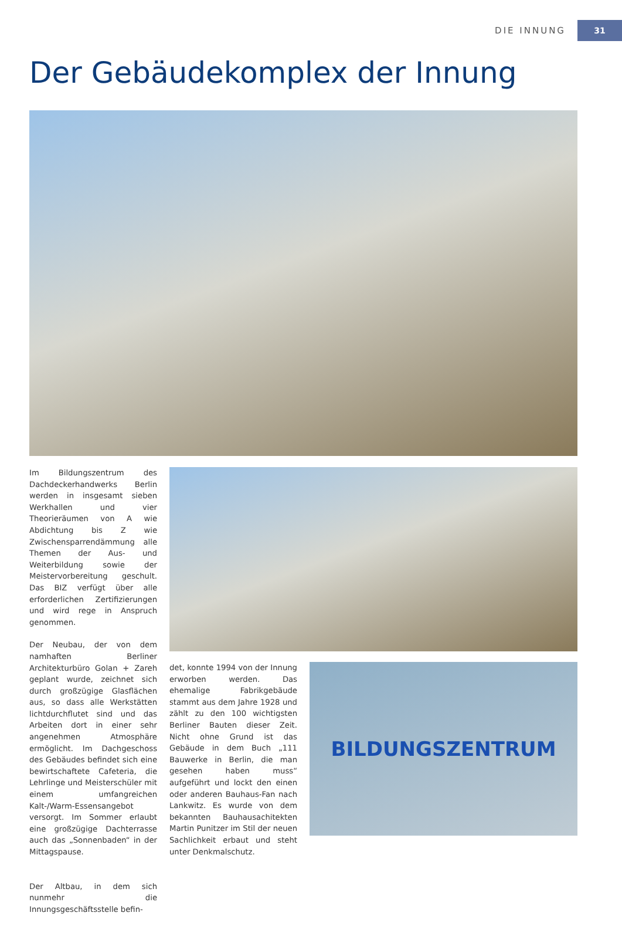DIE INNUNG 31
Der Gebäudekomplex der Innung
BILDUNGSZENTRUM
Im Bildungszentrum des Dachdeckerhandwerks Berlin werden in insgesamt sieben Werkhallen und vier Theorieräumen von A wie Abdichtung bis Z wie Zwischensparrendämmung alle Themen der Aus- und Weiterbildung sowie der Meistervorbereitung geschult. Das BIZ verfügt über alle erforderlichen Zertifizierungen und wird rege in Anspruch genommen.
Der Neubau, der von dem namhaften Berliner Architekturbüro Golan + Zareh geplant wurde, zeichnet sich durch großzügige Glasflächen aus, so dass alle Werkstätten lichtdurchflutet sind und das Arbeiten dort in einer sehr angenehmen Atmosphäre ermöglicht. Im Dachgeschoss des Gebäudes befindet sich eine bewirtschaftete Cafeteria, die Lehrlinge und Meisterschüler mit einem umfangreichen Kalt-/Warm-Essensangebot versorgt. Im Sommer erlaubt eine großzügige Dachterrasse auch das „Sonnenbaden“ in der Mittagspause.
Der Altbau, in dem sich nunmehr die Innungsgeschäftsstelle befin-
det, konnte 1994 von der Innung erworben werden. Das ehemalige Fabrikgebäude stammt aus dem Jahre 1928 und zählt zu den 100 wichtigsten Berliner Bauten dieser Zeit. Nicht ohne Grund ist das Gebäude in dem Buch „111 Bauwerke in Berlin, die man gesehen haben muss“ aufgeführt und lockt den einen oder anderen Bauhaus-Fan nach Lankwitz. Es wurde von dem bekannten Bauhausachitekten Martin Punitzer im Stil der neuen Sachlichkeit erbaut und steht unter Denkmalschutz.